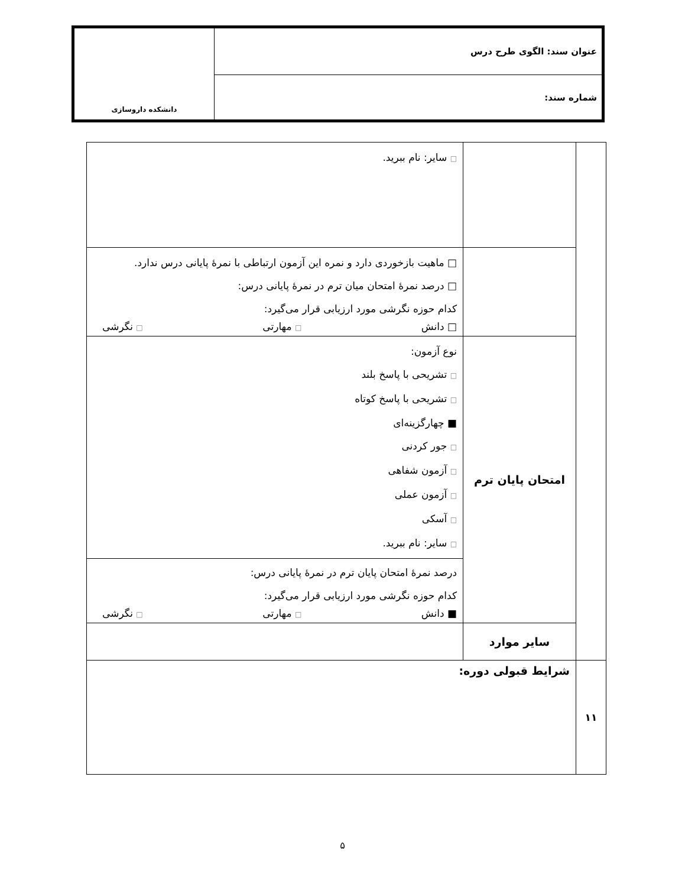| عنوان سند: الگوی طرح درس | دانشکده داروسازی |
| شماره سند: | |
| | | □ سایر: نام ببرید. |
| | | □ ماهیت بازخوردی دارد و نمره این آزمون ارتباطی با نمرهٔ پایانی درس ندارد. □ درصد نمرهٔ امتحان میان ترم در نمرهٔ پایانی درس: کدام حوزه نگرشی مورد ارزیابی قرار می‌گیرد: □ دانش □ مهارتی □ نگرشی |
| | امتحان پایان ترم | نوع آزمون: □ تشریحی با پاسخ بلند □ تشریحی با پاسخ کوتاه ■ چهارگزینه‌ای □ جور کردنی □ آزمون شفاهی □ آزمون عملی □ آسکی □ سایر: نام ببرید. درصد نمرهٔ امتحان پایان ترم در نمرهٔ پایانی درس: کدام حوزه نگرشی مورد ارزیابی قرار می‌گیرد: ■ دانش □ مهارتی □ نگرشی |
| | سایر موارد | |
| ۱۱ | شرایط قبولی دوره: | |
۵